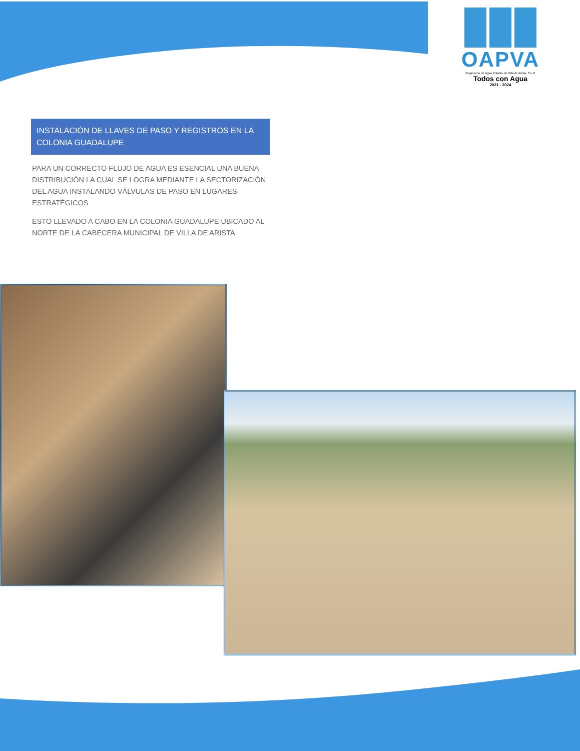OAPVA
Organismo de Agua Potable de Villa de Arista, S.L.P.
Todos con Agua
2021 - 2024
INSTALACIÓN DE LLAVES DE PASO Y REGISTROS EN LA COLONIA GUADALUPE
PARA UN CORRECTO FLUJO DE AGUA ES ESENCIAL UNA BUENA DISTRIBUCIÓN LA CUAL SE LOGRA MEDIANTE LA SECTORIZACIÓN DEL AGUA INSTALANDO VÁLVULAS DE PASO EN LUGARES ESTRATÉGICOS
ESTO LLEVADO A CABO EN LA COLONIA GUADALUPE UBICADO AL NORTE DE LA CABECERA MUNICIPAL DE VILLA DE ARISTA